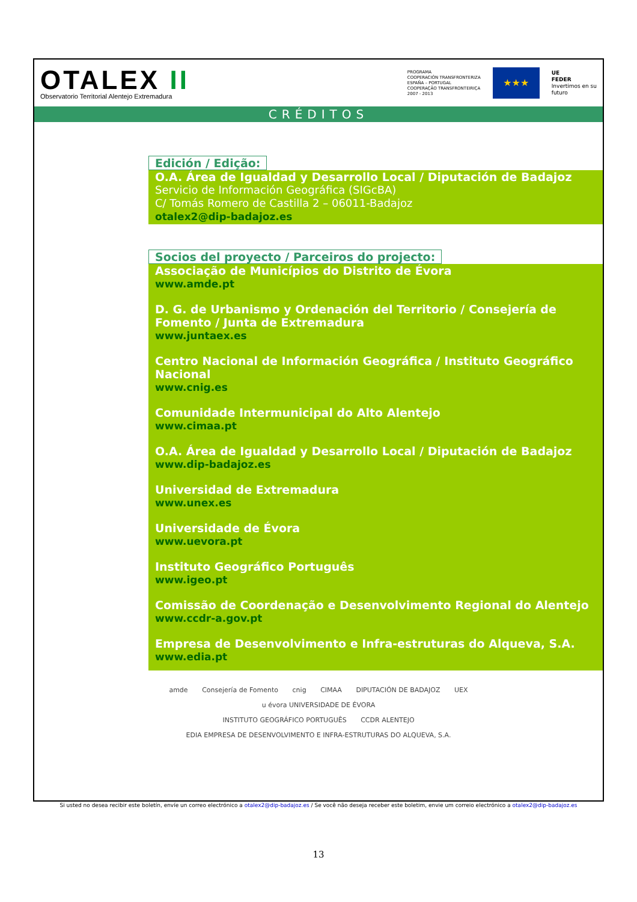OTALEX II
Observatorio Territorial Alentejo Extremadura
PROGRAMA
COOPERACIÓN TRANSFRONTERIZA
ESPAÑA – PORTUGAL
COOPERAÇÃO TRANSFRONTEIRIÇA
2007 - 2013
★★★
UE
FEDER
Invertimos en su
futuro
CRÉDITOS
Edición / Edição:
O.A. Área de Igualdad y Desarrollo Local / Diputación de Badajoz
Servicio de Información Geográfica (SIGcBA)
C/ Tomás Romero de Castilla 2 – 06011-Badajoz
otalex2@dip-badajoz.es
Socios del proyecto / Parceiros do projecto:
Associação de Municípios do Distrito de Évora
www.amde.pt
D. G. de Urbanismo y Ordenación del Territorio / Consejería de Fomento / Junta de Extremadura
www.juntaex.es
Centro Nacional de Información Geográfica / Instituto Geográfico Nacional
www.cnig.es
Comunidade Intermunicipal do Alto Alentejo
www.cimaa.pt
O.A. Área de Igualdad y Desarrollo Local / Diputación de Badajoz
www.dip-badajoz.es
Universidad de Extremadura
www.unex.es
Universidade de Évora
www.uevora.pt
Instituto Geográfico Português
www.igeo.pt
Comissão de Coordenação e Desenvolvimento Regional do Alentejo
www.ccdr-a.gov.pt
Empresa de Desenvolvimento e Infra-estruturas do Alqueva, S.A.
www.edia.pt
amde Consejería de Fomento cnig CIMAA DIPUTACIÓN DE BADAJOZ UEX u évora UNIVERSIDADE DE ÉVORA
INSTITUTO GEOGRÁFICO PORTUGUÊS CCDR ALENTEJO EDIA EMPRESA DE DESENVOLVIMENTO E INFRA-ESTRUTURAS DO ALQUEVA, S.A.
Si usted no desea recibir este boletín, envíe un correo electrónico a otalex2@dip-badajoz.es / Se você não deseja receber este boletim, envie um correio electrónico a otalex2@dip-badajoz.es
13